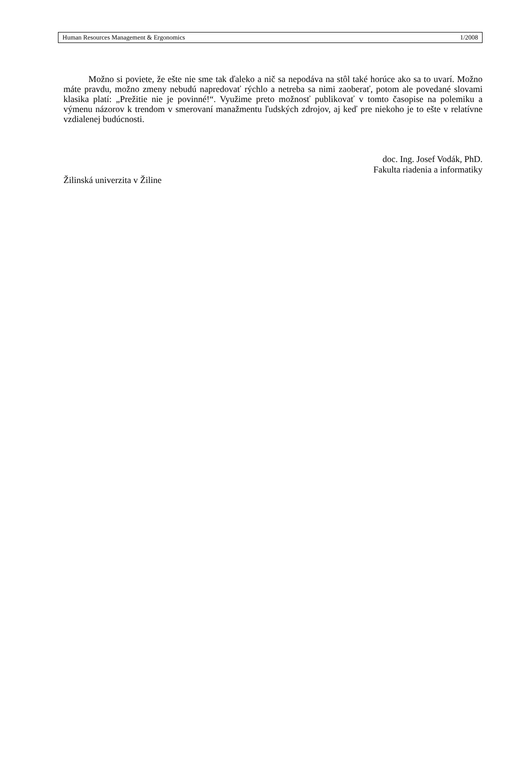Human Resources Management & Ergonomics 1/2008
Možno si poviete, že ešte nie sme tak ďaleko a nič sa nepodáva na stôl také horúce ako sa to uvarí. Možno máte pravdu, možno zmeny nebudú napredovať rýchlo a netreba sa nimi zaoberať, potom ale povedané slovami klasika platí: „Prežitie nie je povinné!“. Využime preto možnosť publikovať v tomto časopise na polemiku a výmenu názorov k trendom v smerovaní manažmentu ľudských zdrojov, aj keď pre niekoho je to ešte v relatívne vzdialenej budúcnosti.
doc. Ing. Josef Vodák, PhD.
Fakulta riadenia a informatiky
Žilinská univerzita v Žiline